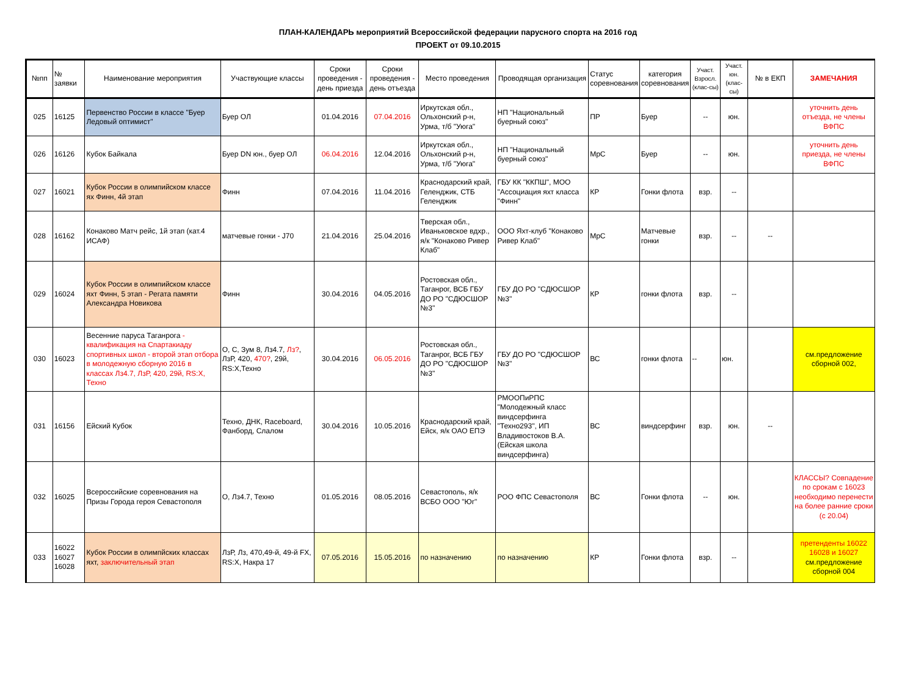ПЛАН-КАЛЕНДАРЬ мероприятий Всероссийской федерации парусного спорта на 2016 год
ПРОЕКТ от 09.10.2015
| №пп | № заявки | Наименование мероприятия | Участвующие классы | Сроки проведения - день приезда | Сроки проведения - день отъезда | Место проведения | Проводящая организация | Статус соревнования | категория соревнования | Участ. Взросл. (клас-сы) | Участ. юн. (клас-сы) | № в ЕКП | ЗАМЕЧАНИЯ |
| --- | --- | --- | --- | --- | --- | --- | --- | --- | --- | --- | --- | --- | --- |
| 025 | 16125 | Первенство России в классе "Буер Ледовый оптимист" | Буер ОЛ | 01.04.2016 | 07.04.2016 | Иркутская обл., Ольхонский р-н, Урма, т/б "Уюга" | НП "Национальный буерный союз" | ПР | Буер | -- | юн. | | уточнить день отъезда, не члены ВФПС |
| 026 | 16126 | Кубок Байкала | Буер DN юн., буер ОЛ | 06.04.2016 | 12.04.2016 | Иркутская обл., Ольхонский р-н, Урма, т/б "Уюга" | НП "Национальный буерный союз" | МрС | Буер | -- | юн. | | уточнить день приезда, не члены ВФПС |
| 027 | 16021 | Кубок России в олимпийском классе ях Финн, 4й этап | Финн | 07.04.2016 | 11.04.2016 | Краснодарский край, Геленджик, СТБ Геленджик | ГБУ КК "ККПШ", МОО "Ассоциация яхт класса "Финн" | КР | Гонки флота | взр. | -- | | |
| 028 | 16162 | Конаково Матч рейс, 1й этап (кат.4 ИСАФ) | матчевые гонки - J70 | 21.04.2016 | 25.04.2016 | Тверская обл., Иваньковское вдхр., я/к "Конаково Ривер Клаб" | ООО Яхт-клуб "Конаково Ривер Клаб" | МрС | Матчевые гонки | взр. | -- | -- | |
| 029 | 16024 | Кубок России в олимпийском классе яхт Финн, 5 этап - Регата памяти Александра Новикова | Финн | 30.04.2016 | 04.05.2016 | Ростовская обл., Таганрог, ВСБ ГБУ ДО РО "СДЮСШОР №3" | ГБУ ДО РО "СДЮСШОР №3" | КР | гонки флота | взр. | -- | | |
| 030 | 16023 | Весенние паруса Таганрога - квалификация на Спартакиаду спортивных школ - второй этап отбора в молодежную сборную 2016 в классах Лз4.7, ЛзР, 420, 29й, RS:X, Техно | О, С, Зум 8, Лз4.7, Лз? , ЛзР, 420, 470? , 29й, RS:X,Техно | 30.04.2016 | 06.05.2016 | Ростовская обл., Таганрог, ВСБ ГБУ ДО РО "СДЮСШОР №3" | ГБУ ДО РО "СДЮСШОР №3" | ВС | гонки флота | -- | юн. | | см.предложение сборной 002, |
| 031 | 16156 | Ейский Кубок | Техно, ДНК, Raceboard, Фанборд, Слалом | 30.04.2016 | 10.05.2016 | Краснодарский край, Ейск, я/к ОАО ЕПЭ | РМООПиРПС "Молодежный класс виндсерфинга "Техно293", ИП Владивостоков В.А. (Ейская школа виндсерфинга) | ВС | виндсерфинг | взр. | юн. | -- | |
| 032 | 16025 | Всероссийские соревнования на Призы Города героя Севастополя | О, Лз4.7, Техно | 01.05.2016 | 08.05.2016 | Севастополь, я/к ВСБО ООО "Юг" | РОО ФПС Севастополя | ВС | Гонки флота | -- | юн. | | КЛАССЫ? Совпадение по срокам с 16023 необходимо перенести на более ранние сроки (с 20.04) |
| 033 | 16022 16027 16028 | Кубок России в олимпйских классах яхт, заключительный этап | ЛзР, Лз, 470,49-й, 49-й FX, RS:X, Накра 17 | 07.05.2016 | 15.05.2016 | по назначению | по назначению | КР | Гонки флота | взр. | -- | | претенденты 16022 16028 и 16027 см.предложение сборной 004 |